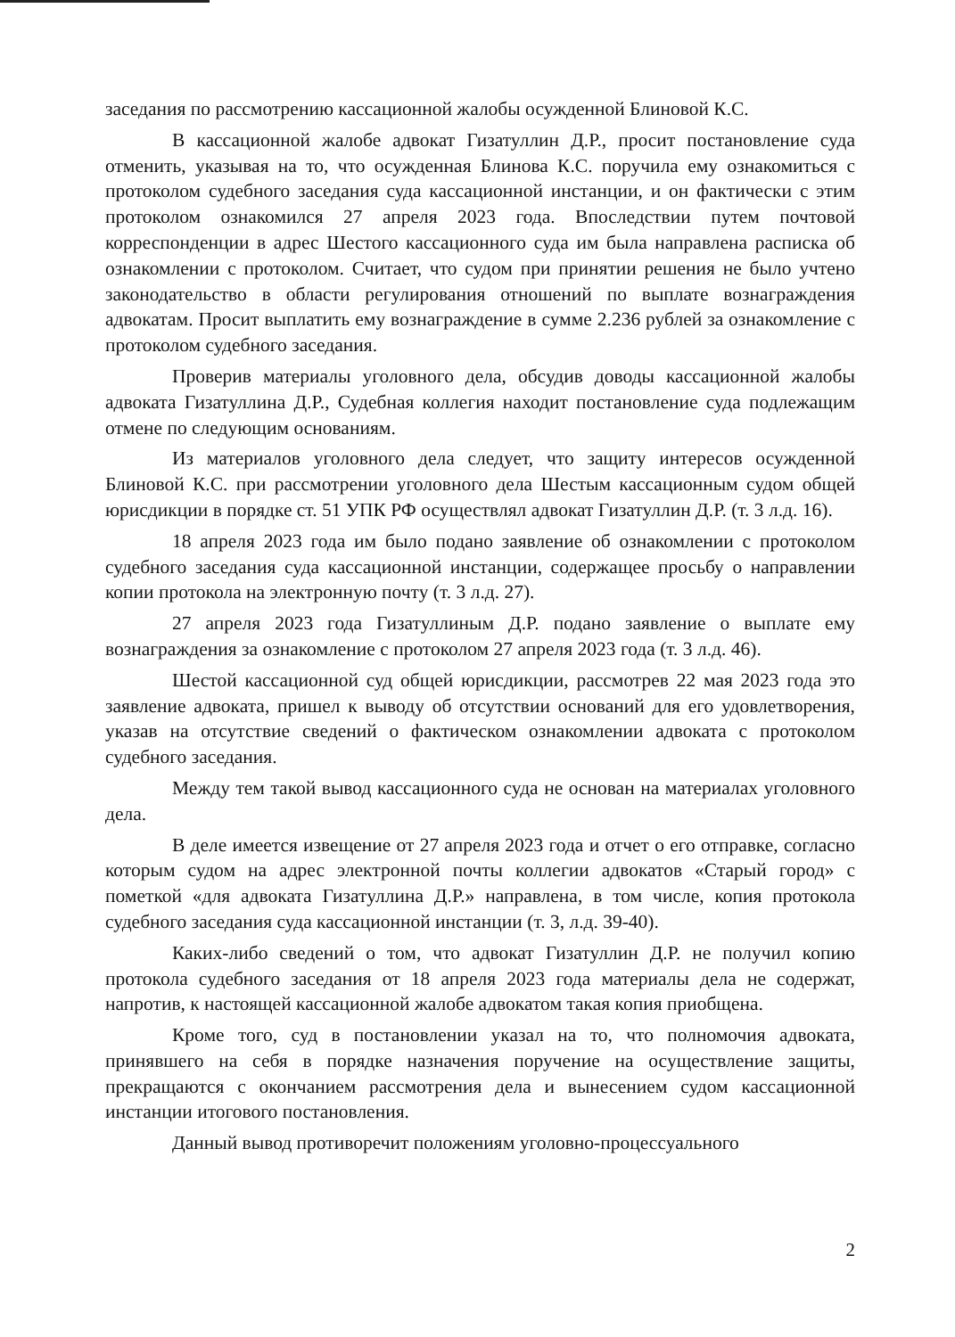заседания по рассмотрению кассационной жалобы осужденной Блиновой К.С.
В кассационной жалобе адвокат Гизатуллин Д.Р., просит постановление суда отменить, указывая на то, что осужденная Блинова К.С. поручила ему ознакомиться с протоколом судебного заседания суда кассационной инстанции, и он фактически с этим протоколом ознакомился 27 апреля 2023 года. Впоследствии путем почтовой корреспонденции в адрес Шестого кассационного суда им была направлена расписка об ознакомлении с протоколом. Считает, что судом при принятии решения не было учтено законодательство в области регулирования отношений по выплате вознаграждения адвокатам. Просит выплатить ему вознаграждение в сумме 2.236 рублей за ознакомление с протоколом судебного заседания.
Проверив материалы уголовного дела, обсудив доводы кассационной жалобы адвоката Гизатуллина Д.Р., Судебная коллегия находит постановление суда подлежащим отмене по следующим основаниям.
Из материалов уголовного дела следует, что защиту интересов осужденной Блиновой К.С. при рассмотрении уголовного дела Шестым кассационным судом общей юрисдикции в порядке ст. 51 УПК РФ осуществлял адвокат Гизатуллин Д.Р. (т. 3 л.д. 16).
18 апреля 2023 года им было подано заявление об ознакомлении с протоколом судебного заседания суда кассационной инстанции, содержащее просьбу о направлении копии протокола на электронную почту (т. 3 л.д. 27).
27 апреля 2023 года Гизатуллиным Д.Р. подано заявление о выплате ему вознаграждения за ознакомление с протоколом 27 апреля 2023 года (т. 3 л.д. 46).
Шестой кассационной суд общей юрисдикции, рассмотрев 22 мая 2023 года это заявление адвоката, пришел к выводу об отсутствии оснований для его удовлетворения, указав на отсутствие сведений о фактическом ознакомлении адвоката с протоколом судебного заседания.
Между тем такой вывод кассационного суда не основан на материалах уголовного дела.
В деле имеется извещение от 27 апреля 2023 года и отчет о его отправке, согласно которым судом на адрес электронной почты коллегии адвокатов «Старый город» с пометкой «для адвоката Гизатуллина Д.Р.» направлена, в том числе, копия протокола судебного заседания суда кассационной инстанции (т. 3, л.д. 39-40).
Каких-либо сведений о том, что адвокат Гизатуллин Д.Р. не получил копию протокола судебного заседания от 18 апреля 2023 года материалы дела не содержат, напротив, к настоящей кассационной жалобе адвокатом такая копия приобщена.
Кроме того, суд в постановлении указал на то, что полномочия адвоката, принявшего на себя в порядке назначения поручение на осуществление защиты, прекращаются с окончанием рассмотрения дела и вынесением судом кассационной инстанции итогового постановления.
Данный вывод противоречит положениям уголовно-процессуального
2